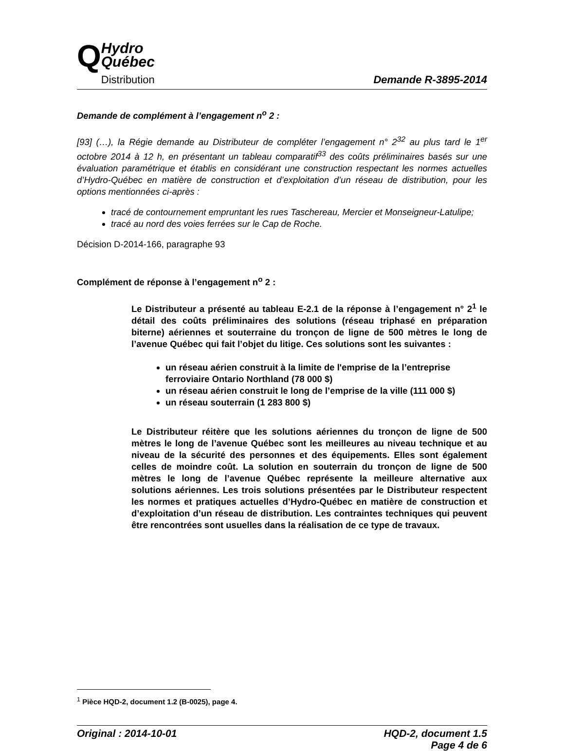Q
Hydro
Québec
Distribution
Demande R-3895-2014
Demande de complément à l’engagement n<sup>o</sup> 2 :
[93] (…), la Régie demande au Distributeur de compléter l’engagement n° 2<sup>32</sup> au plus tard le 1<sup>er</sup> octobre 2014 à 12 h, en présentant un tableau comparatif<sup>33</sup> des coûts préliminaires basés sur une évaluation paramétrique et établis en considérant une construction respectant les normes actuelles d’Hydro-Québec en matière de construction et d’exploitation d’un réseau de distribution, pour les options mentionnées ci-après :
tracé de contournement empruntant les rues Taschereau, Mercier et Monseigneur-Latulipe;
tracé au nord des voies ferrées sur le Cap de Roche.
Décision D-2014-166, paragraphe 93
Complément de réponse à l’engagement n<sup>o</sup> 2 :
Le Distributeur a présenté au tableau E-2.1 de la réponse à l’engagement n° 2<sup>1</sup> le détail des coûts préliminaires des solutions (réseau triphasé en préparation biterne) aériennes et souterraine du tronçon de ligne de 500 mètres le long de l’avenue Québec qui fait l’objet du litige. Ces solutions sont les suivantes :
un réseau aérien construit à la limite de l'emprise de la l’entreprise ferroviaire Ontario Northland (78 000 $)
un réseau aérien construit le long de l’emprise de la ville (111 000 $)
un réseau souterrain (1 283 800 $)
Le Distributeur réitère que les solutions aériennes du tronçon de ligne de 500 mètres le long de l’avenue Québec sont les meilleures au niveau technique et au niveau de la sécurité des personnes et des équipements. Elles sont également celles de moindre coût. La solution en souterrain du tronçon de ligne de 500 mètres le long de l’avenue Québec représente la meilleure alternative aux solutions aériennes. Les trois solutions présentées par le Distributeur respectent les normes et pratiques actuelles d’Hydro-Québec en matière de construction et d’exploitation d’un réseau de distribution. Les contraintes techniques qui peuvent être rencontrées sont usuelles dans la réalisation de ce type de travaux.
<sup>1</sup> Pièce HQD-2, document 1.2 (B-0025), page 4.
Original : 2014-10-01 HQD-2, document 1.5
Page 4 de 6